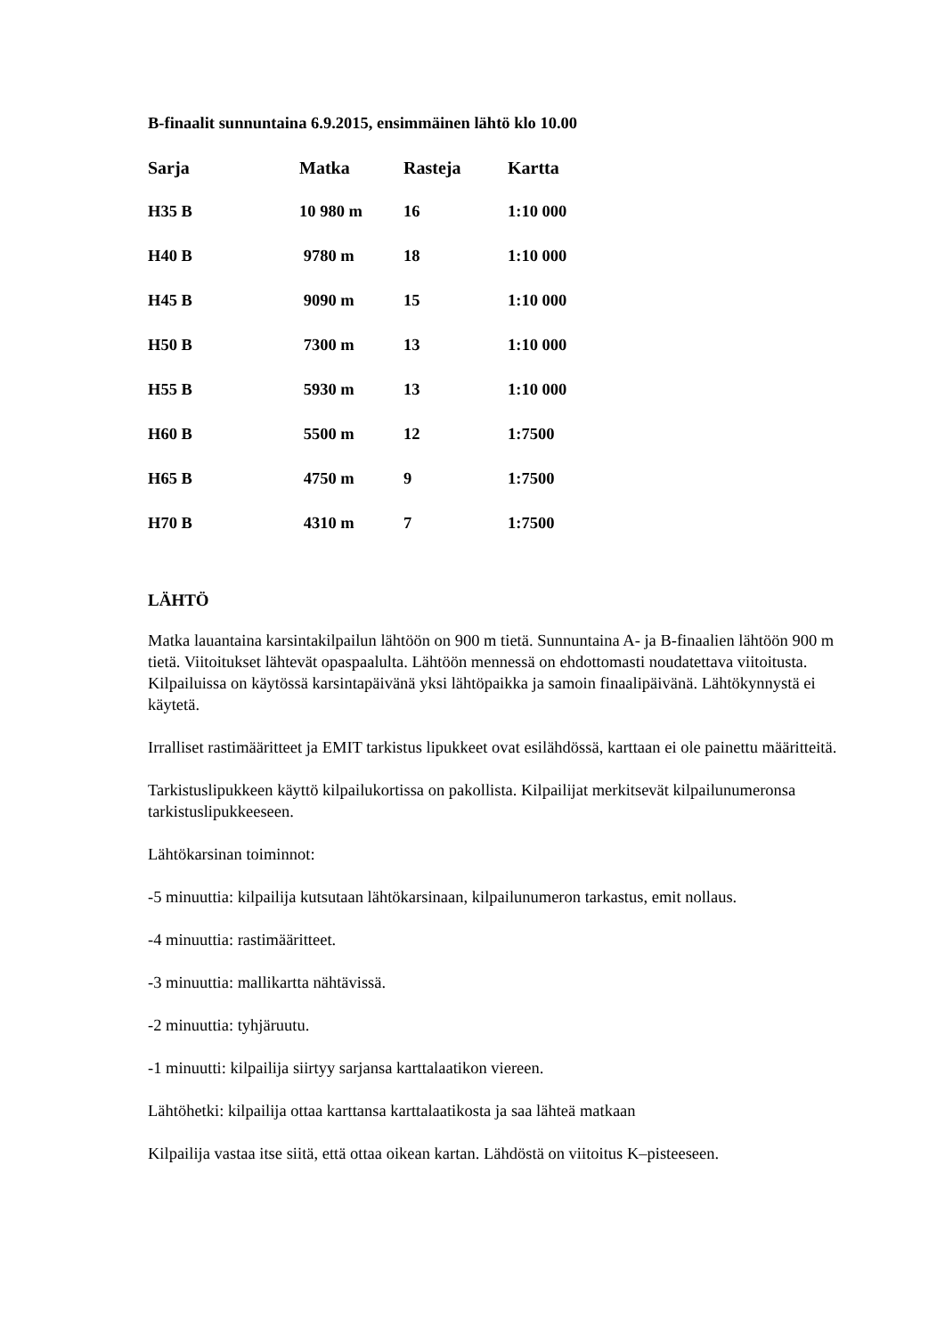B-finaalit sunnuntaina 6.9.2015, ensimmäinen lähtö klo 10.00
| Sarja | Matka | Rasteja | Kartta |
| --- | --- | --- | --- |
| H35 B | 10 980 m | 16 | 1:10 000 |
| H40 B | 9780 m | 18 | 1:10 000 |
| H45 B | 9090 m | 15 | 1:10 000 |
| H50 B | 7300 m | 13 | 1:10 000 |
| H55 B | 5930 m | 13 | 1:10 000 |
| H60 B | 5500 m | 12 | 1:7500 |
| H65 B | 4750 m | 9 | 1:7500 |
| H70 B | 4310 m | 7 | 1:7500 |
LÄHTÖ
Matka lauantaina karsintakilpailun lähtöön on 900 m tietä. Sunnuntaina A- ja B-finaalien lähtöön 900 m tietä. Viitoitukset lähtevät opaspaalulta. Lähtöön mennessä on ehdottomasti noudatettava viitoitusta. Kilpailuissa on käytössä karsintapäivänä yksi lähtöpaikka ja samoin finaalipäivänä. Lähtökynnystä ei käytetä.
Irralliset rastimääritteet ja EMIT tarkistus lipukkeet ovat esilähdössä, karttaan ei ole painettu määritteitä.
Tarkistuslipukkeen käyttö kilpailukortissa on pakollista. Kilpailijat merkitsevät kilpailunumeronsa tarkistuslipukkeeseen.
Lähtökarsinan toiminnot:
-5 minuuttia: kilpailija kutsutaan lähtökarsinaan, kilpailunumeron tarkastus, emit nollaus.
-4 minuuttia: rastimääritteet.
-3 minuuttia: mallikartta nähtävissä.
-2 minuuttia: tyhjäruutu.
-1 minuutti: kilpailija siirtyy sarjansa karttalaatikon viereen.
Lähtöhetki: kilpailija ottaa karttansa karttalaatikosta ja saa lähteä matkaan
Kilpailija vastaa itse siitä, että ottaa oikean kartan. Lähdöstä on viitoitus K–pisteeseen.